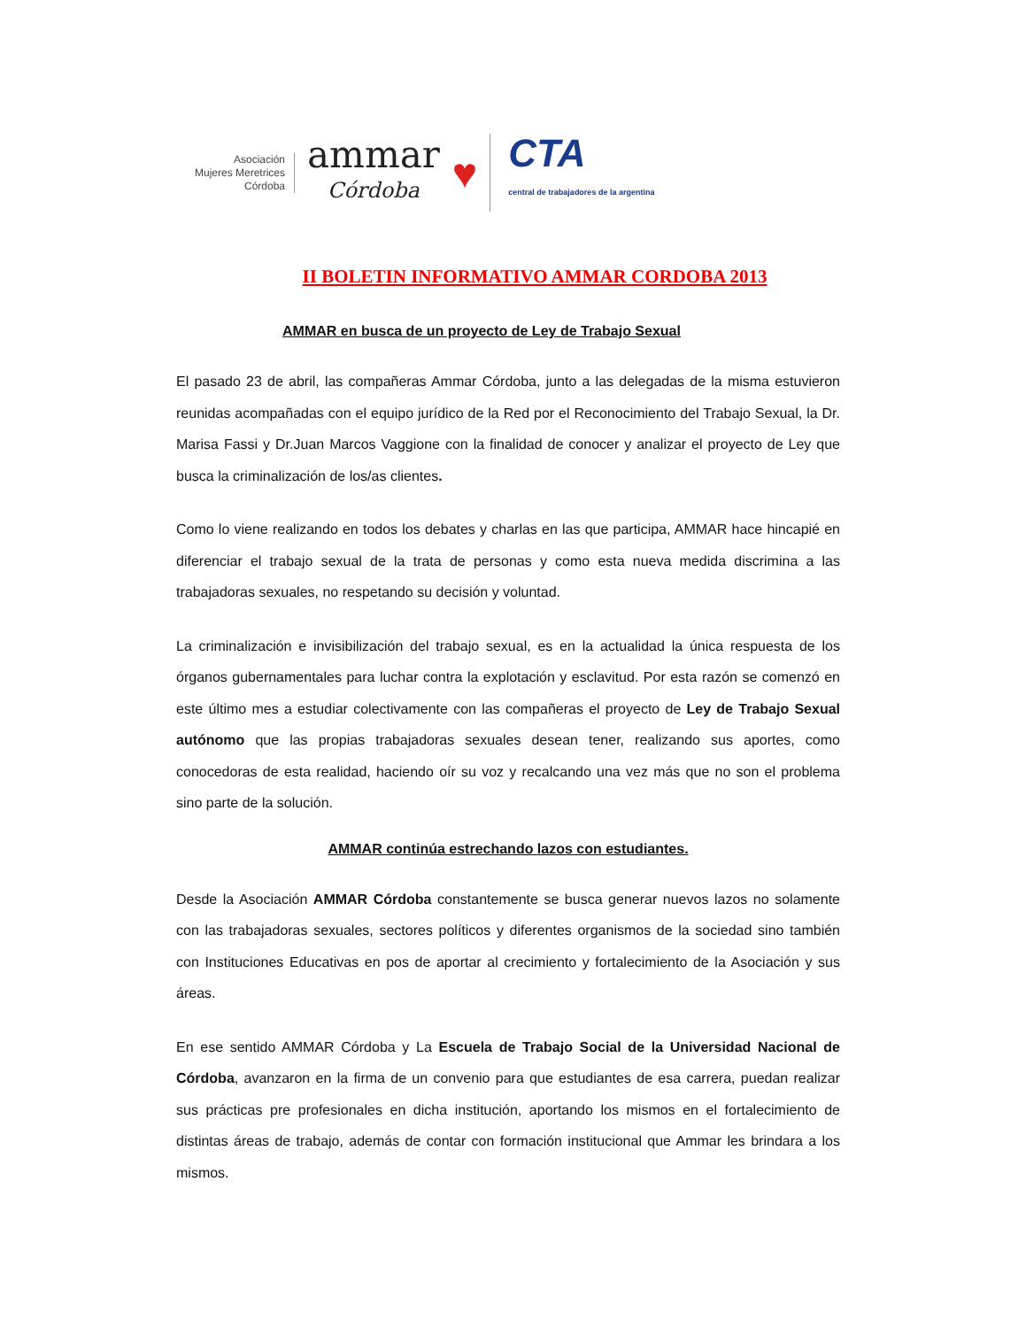Asociación
Mujeres Meretrices
Córdoba
ammar
Córdoba
♥
CTA
central de trabajadores de la argentina
II BOLETIN INFORMATIVO AMMAR CORDOBA 2013
AMMAR en busca de un proyecto de Ley de Trabajo Sexual
El pasado 23 de abril, las compañeras Ammar Córdoba, junto a las delegadas de la misma estuvieron reunidas acompañadas con el equipo jurídico de la Red por el Reconocimiento del Trabajo Sexual, la Dr. Marisa Fassi y Dr.Juan Marcos Vaggione con la finalidad de conocer y analizar el proyecto de Ley que busca la criminalización de los/as clientes.
Como lo viene realizando en todos los debates y charlas en las que participa, AMMAR hace hincapié en diferenciar el trabajo sexual de la trata de personas y como esta nueva medida discrimina a las trabajadoras sexuales, no respetando su decisión y voluntad.
La criminalización e invisibilización del trabajo sexual, es en la actualidad la única respuesta de los órganos gubernamentales para luchar contra la explotación y esclavitud. Por esta razón se comenzó en este último mes a estudiar colectivamente con las compañeras el proyecto de Ley de Trabajo Sexual autónomo que las propias trabajadoras sexuales desean tener, realizando sus aportes, como conocedoras de esta realidad, haciendo oír su voz y recalcando una vez más que no son el problema sino parte de la solución.
AMMAR continúa estrechando lazos con estudiantes.
Desde la Asociación AMMAR Córdoba constantemente se busca generar nuevos lazos no solamente con las trabajadoras sexuales, sectores políticos y diferentes organismos de la sociedad sino también con Instituciones Educativas en pos de aportar al crecimiento y fortalecimiento de la Asociación y sus áreas.
En ese sentido AMMAR Córdoba y La Escuela de Trabajo Social de la Universidad Nacional de Córdoba, avanzaron en la firma de un convenio para que estudiantes de esa carrera, puedan realizar sus prácticas pre profesionales en dicha institución, aportando los mismos en el fortalecimiento de distintas áreas de trabajo, además de contar con formación institucional que Ammar les brindara a los mismos.